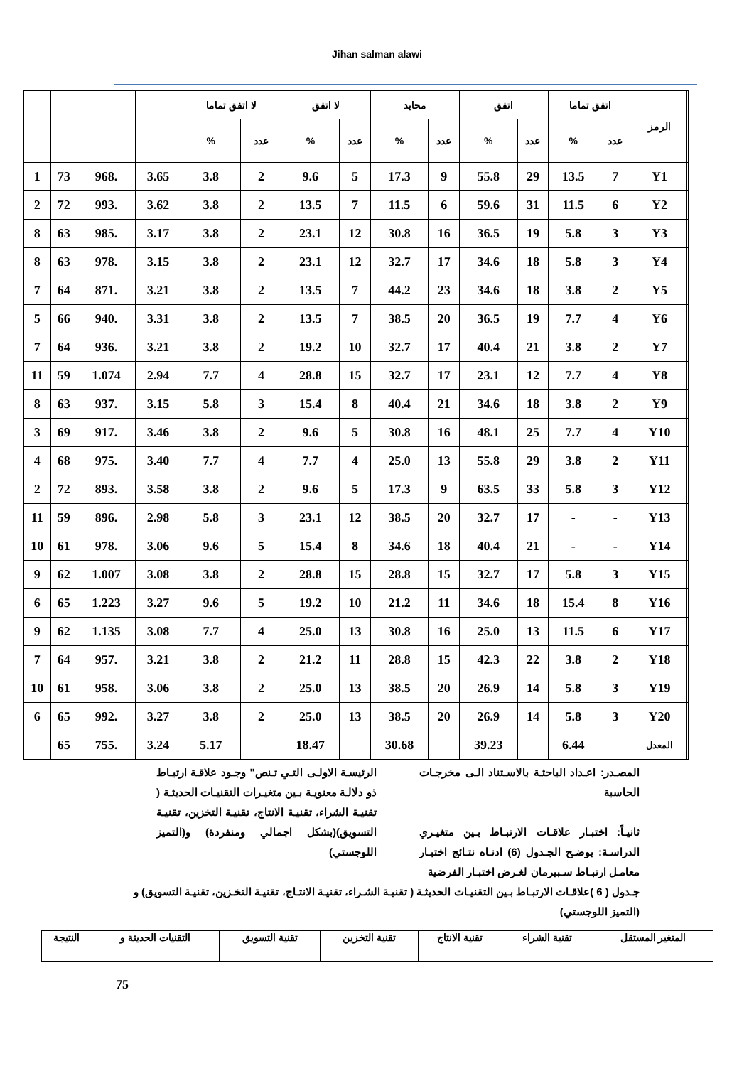Jihan salman alawi
| | الرمز | اتفق تماما | | اتفق | | محايد | | لا اتفق | | لا اتفق تماما | | | | | |
| --- | --- | --- | --- | --- | --- | --- | --- | --- | --- | --- | --- | --- | --- | --- | --- |
| | | عدد | % | عدد | % | عدد | % | عدد | % | عدد | % | | | | |
| | Y1 | 7 | 13.5 | 29 | 55.8 | 9 | 17.3 | 5 | 9.6 | 2 | 3.8 | 3.65 | .968 | 73 | 1 |
| | Y2 | 6 | 11.5 | 31 | 59.6 | 6 | 11.5 | 7 | 13.5 | 2 | 3.8 | 3.62 | .993 | 72 | 2 |
| | Y3 | 3 | 5.8 | 19 | 36.5 | 16 | 30.8 | 12 | 23.1 | 2 | 3.8 | 3.17 | .985 | 63 | 8 |
| | Y4 | 3 | 5.8 | 18 | 34.6 | 17 | 32.7 | 12 | 23.1 | 2 | 3.8 | 3.15 | .978 | 63 | 8 |
| | Y5 | 2 | 3.8 | 18 | 34.6 | 23 | 44.2 | 7 | 13.5 | 2 | 3.8 | 3.21 | .871 | 64 | 7 |
| | Y6 | 4 | 7.7 | 19 | 36.5 | 20 | 38.5 | 7 | 13.5 | 2 | 3.8 | 3.31 | .940 | 66 | 5 |
| | Y7 | 2 | 3.8 | 21 | 40.4 | 17 | 32.7 | 10 | 19.2 | 2 | 3.8 | 3.21 | .936 | 64 | 7 |
| | Y8 | 4 | 7.7 | 12 | 23.1 | 17 | 32.7 | 15 | 28.8 | 4 | 7.7 | 2.94 | 1.074 | 59 | 11 |
| | Y9 | 2 | 3.8 | 18 | 34.6 | 21 | 40.4 | 8 | 15.4 | 3 | 5.8 | 3.15 | .937 | 63 | 8 |
| | Y10 | 4 | 7.7 | 25 | 48.1 | 16 | 30.8 | 5 | 9.6 | 2 | 3.8 | 3.46 | .917 | 69 | 3 |
| | Y11 | 2 | 3.8 | 29 | 55.8 | 13 | 25.0 | 4 | 7.7 | 4 | 7.7 | 3.40 | .975 | 68 | 4 |
| | Y12 | 3 | 5.8 | 33 | 63.5 | 9 | 17.3 | 5 | 9.6 | 2 | 3.8 | 3.58 | .893 | 72 | 2 |
| | Y13 | - | - | 17 | 32.7 | 20 | 38.5 | 12 | 23.1 | 3 | 5.8 | 2.98 | .896 | 59 | 11 |
| | Y14 | - | - | 21 | 40.4 | 18 | 34.6 | 8 | 15.4 | 5 | 9.6 | 3.06 | .978 | 61 | 10 |
| | Y15 | 3 | 5.8 | 17 | 32.7 | 15 | 28.8 | 15 | 28.8 | 2 | 3.8 | 3.08 | 1.007 | 62 | 9 |
| | Y16 | 8 | 15.4 | 18 | 34.6 | 11 | 21.2 | 10 | 19.2 | 5 | 9.6 | 3.27 | 1.223 | 65 | 6 |
| | Y17 | 6 | 11.5 | 13 | 25.0 | 16 | 30.8 | 13 | 25.0 | 4 | 7.7 | 3.08 | 1.135 | 62 | 9 |
| | Y18 | 2 | 3.8 | 22 | 42.3 | 15 | 28.8 | 11 | 21.2 | 2 | 3.8 | 3.21 | .957 | 64 | 7 |
| | Y19 | 3 | 5.8 | 14 | 26.9 | 20 | 38.5 | 13 | 25.0 | 2 | 3.8 | 3.06 | .958 | 61 | 10 |
| | Y20 | 3 | 5.8 | 14 | 26.9 | 20 | 38.5 | 13 | 25.0 | 2 | 3.8 | 3.27 | .992 | 65 | 6 |
| | المعدل | | 6.44 | | 39.23 | | 30.68 | | 18.47 | | 5.17 | 3.24 | .755 | 65 | |
المصـدر: اعـداد الباحثـة بالاسـتناد الـى مخرجـات الحاسبة
ثانيـاً: اختبـار علاقـات الارتبـاط بـين متغيـري الدراسـة: يوضـح الجـدول (6) ادنـاه نتـائج اختبـار معامـل ارتبـاط سـبيرمان لغـرض اختبـار الفرضية
الرئيسـة الاولـى التـي تـنص" وجـود علاقـة ارتبـاط ذو دلالـة معنويـة بـين متغيـرات التقنيـات الحديثـة ( تقنيـة الشراء، تقنيـة الانتاج، تقنيـة التخزين، تقنيـة التسويق)(بشكل اجمالي ومنفردة) و(التميز اللوجستي)
جـدول ( 6 )علاقـات الارتبـاط بـين التقنيـات الحديثـة ( تقنيـة الشـراء، تقنيـة الانتـاج، تقنيـة التخـزين، تقنيـة التسويق) و (التميز اللوجستي)
| المتغير المستقل | تقنية الشراء | تقنية الانتاج | تقنية التخزين | تقنية التسويق | التقنيات الحديثة و | النتيجة |
75